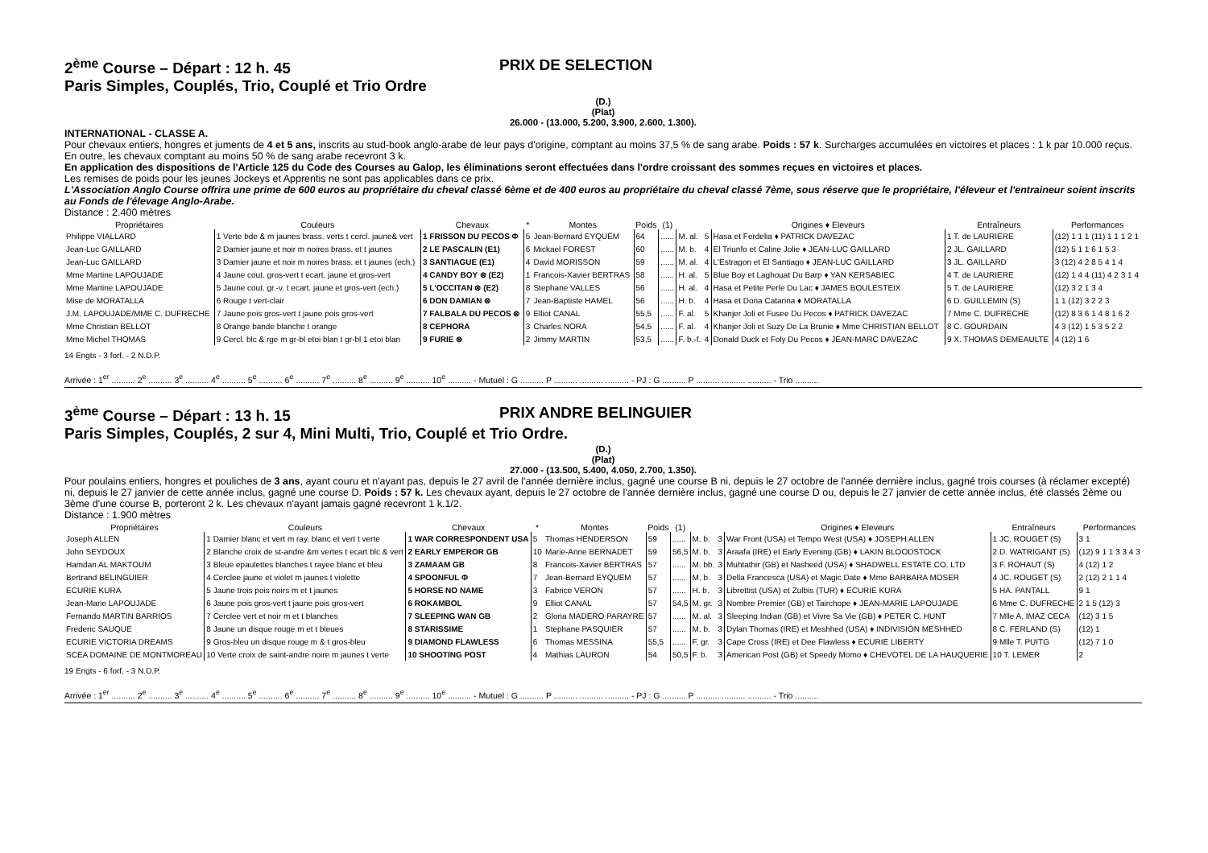2<sup>ème</sup> Course – Départ : 12 h. 45 PRIX DE SELECTION
Paris Simples, Couplés, Trio, Couplé et Trio Ordre
(D.)
(Plat)
26.000 - (13.000, 5.200, 3.900, 2.600, 1.300).
INTERNATIONAL - CLASSE A.
Pour chevaux entiers, hongres et juments de 4 et 5 ans, inscrits au stud-book anglo-arabe de leur pays d'origine, comptant au moins 37,5 % de sang arabe. Poids : 57 k. Surcharges accumulées en victoires et places : 1 k par 10.000 reçus. En outre, les chevaux comptant au moins 50 % de sang arabe recevront 3 k.
En application des dispositions de l'Article 125 du Code des Courses au Galop, les éliminations seront effectuées dans l'ordre croissant des sommes reçues en victoires et places.
Les remises de poids pour les jeunes Jockeys et Apprentis ne sont pas applicables dans ce prix.
L'Association Anglo Course offrira une prime de 600 euros au propriétaire du cheval classé 6ème et de 400 euros au propriétaire du cheval classé 7ème, sous réserve que le propriétaire, l'éleveur et l'entraineur soient inscrits au Fonds de l'élevage Anglo-Arabe.
Distance : 2.400 mètres
| Propriétaires | Couleurs | Chevaux | * | Montes | Poids | (1) | | | Origines ♦ Eleveurs | Entraîneurs | Performances |
| --- | --- | --- | --- | --- | --- | --- | --- | --- | --- | --- | --- |
| Philippe VIALLARD | 1 Verte bde & m jaunes brass. verts t cercl. jaune& vert | 1 FRISSON DU PECOS Φ | 5 | Jean-Bernard EYQUEM | 64 | ...... | M. al. | 5 | Hasa et Ferdelia ♦ PATRICK DAVEZAC | 1 T. de LAURIERE | (12) 1 1 1 (11) 1 1 1 2 1 |
| Jean-Luc GAILLARD | 2 Damier jaune et noir m noires brass. et t jaunes | 2 LE PASCALIN (E1) | 6 | Mickael FOREST | 60 | ...... | M. b. | 4 | El Triunfo et Caline Jolie ♦ JEAN-LUC GAILLARD | 2 JL. GAILLARD | (12) 5 1 1 6 1 5 3 |
| Jean-Luc GAILLARD | 3 Damier jaune et noir m noires brass. et t jaunes (ech.) | 3 SANTIAGUE (E1) | 4 | David MORISSON | 59 | ...... | M. al. | 4 | L'Estragon et El Santiago ♦ JEAN-LUC GAILLARD | 3 JL. GAILLARD | 3 (12) 4 2 8 5 4 1 4 |
| Mme Martine LAPOUJADE | 4 Jaune cout. gros-vert t ecart. jaune et gros-vert | 4 CANDY BOY ⊗ (E2) | 1 | Francois-Xavier BERTRAS | 58 | ...... | H. al. | 5 | Blue Boy et Laghouat Du Barp ♦ YAN KERSABIEC | 4 T. de LAURIERE | (12) 1 4 4 (11) 4 2 3 1 4 |
| Mme Martine LAPOUJADE | 5 Jaune cout. gr.-v. t ecart. jaune et gros-vert (ech.) | 5 L'OCCITAN ⊗ (E2) | 8 | Stephane VALLES | 56 | ...... | H. al. | 4 | Hasa et Petite Perle Du Lac ♦ JAMES BOULESTEIX | 5 T. de LAURIERE | (12) 3 2 1 3 4 |
| Mise de MORATALLA | 6 Rouge t vert-clair | 6 DON DAMIAN ⊗ | 7 | Jean-Baptiste HAMEL | 56 | ...... | H. b. | 4 | Hasa et Dona Catarina ♦ MORATALLA | 6 D. GUILLEMIN (S) | 1 1 (12) 3 2 2 3 |
| J.M. LAPOUJADE/MME C. DUFRECHE | 7 Jaune pois gros-vert t jaune pois gros-vert | 7 FALBALA DU PECOS ⊗ | 9 | Elliot CANAL | 55,5 | ...... | F. al. | 5 | Khanjer Joli et Fusee Du Pecos ♦ PATRICK DAVEZAC | 7 Mme C. DUFRECHE | (12) 8 3 6 1 4 8 1 6 2 |
| Mme Christian BELLOT | 8 Orange bande blanche t orange | 8 CEPHORA | 3 | Charles NORA | 54,5 | ...... | F. al. | 4 | Khanjer Joli et Suzy De La Brunie ♦ Mme CHRISTIAN BELLOT | 8 C. GOURDAIN | 4 3 (12) 1 5 3 5 2 2 |
| Mme Michel THOMAS | 9 Cercl. blc & rge m gr-bl etoi blan t gr-bl 1 etoi blan | 9 FURIE ⊗ | 2 | Jimmy MARTIN | 53,5 | ...... | F. b.-f. | 4 | Donald Duck et Foly Du Pecos ♦ JEAN-MARC DAVEZAC | 9 X. THOMAS DEMEAULTE | 4 (12) 1 6 |
14 Engts - 3 forf. - 2 N.D.P.
Arrivée : 1<sup>er</sup> .......... 2<sup>e</sup> .......... 3<sup>e</sup> .......... 4<sup>e</sup> .......... 5<sup>e</sup> .......... 6<sup>e</sup> .......... 7<sup>e</sup> .......... 8<sup>e</sup> .......... 9<sup>e</sup> .......... 10<sup>e</sup> .......... - Mutuel : G .......... P .......... .......... .......... - PJ : G .......... P .......... .......... .......... - Trio ..........
3<sup>ème</sup> Course – Départ : 13 h. 15 PRIX ANDRE BELINGUIER
Paris Simples, Couplés, 2 sur 4, Mini Multi, Trio, Couplé et Trio Ordre.
(D.)
(Plat)
27.000 - (13.500, 5.400, 4.050, 2.700, 1.350).
Pour poulains entiers, hongres et pouliches de 3 ans, ayant couru et n'ayant pas, depuis le 27 avril de l'année dernière inclus, gagné une course B ni, depuis le 27 octobre de l'année dernière inclus, gagné trois courses (à réclamer excepté) ni, depuis le 27 janvier de cette année inclus, gagné une course D. Poids : 57 k. Les chevaux ayant, depuis le 27 octobre de l'année dernière inclus, gagné une course D ou, depuis le 27 janvier de cette année inclus, été classés 2ème ou 3ème d'une course B, porteront 2 k. Les chevaux n'ayant jamais gagné recevront 1 k.1/2.
Distance : 1.900 mètres
| Propriétaires | Couleurs | Chevaux | * | Montes | Poids | (1) | | | Origines ♦ Eleveurs | Entraîneurs | Performances |
| --- | --- | --- | --- | --- | --- | --- | --- | --- | --- | --- | --- |
| Joseph ALLEN | 1 Damier blanc et vert m ray. blanc et vert t verte | 1 WAR CORRESPONDENT USA | 5 | Thomas HENDERSON | 59 | ...... | M. b. | 3 | War Front (USA) et Tempo West (USA) ♦ JOSEPH ALLEN | 1 JC. ROUGET (S) | 3 1 |
| John SEYDOUX | 2 Blanche croix de st-andre &m vertes t ecart blc & vert | 2 EARLY EMPEROR GB | 10 | Marie-Anne BERNADET | 59 | 56,5 | M. b. | 3 | Araafa (IRE) et Early Evening (GB) ♦ LAKIN BLOODSTOCK | 2 D. WATRIGANT (S) | (12) 9 1 1 3 3 4 3 |
| Hamdan AL MAKTOUM | 3 Bleue epaulettes blanches t rayee blanc et bleu | 3 ZAMAAM GB | 8 | Francois-Xavier BERTRAS | 57 | ...... | M. bb. | 3 | Muhtathir (GB) et Nasheed (USA) ♦ SHADWELL ESTATE CO. LTD | 3 F. ROHAUT (S) | 4 (12) 1 2 |
| Bertrand BELINGUIER | 4 Cerclee jaune et violet m jaunes t violette | 4 SPOONFUL Φ | 7 | Jean-Bernard EYQUEM | 57 | ...... | M. b. | 3 | Della Francesca (USA) et Magic Date ♦ Mme BARBARA MOSER | 4 JC. ROUGET (S) | 2 (12) 2 1 1 4 |
| ECURIE KURA | 5 Jaune trois pois noirs m et t jaunes | 5 HORSE NO NAME | 3 | Fabrice VERON | 57 | ...... | H. b. | 3 | Librettist (USA) et Zulbis (TUR) ♦ ECURIE KURA | 5 HA. PANTALL | 9 1 |
| Jean-Marie LAPOUJADE | 6 Jaune pois gros-vert t jaune pois gros-vert | 6 ROKAMBOL | 9 | Elliot CANAL | 57 | 54,5 | M. gr. | 3 | Nombre Premier (GB) et Tairchope ♦ JEAN-MARIE LAPOUJADE | 6 Mme C. DUFRECHE | 2 1 5 (12) 3 |
| Fernando MARTIN BARRIOS | 7 Cerclee vert et noir m et t blanches | 7 SLEEPING WAN GB | 2 | Gloria MADERO PARAYRE | 57 | ...... | M. al. | 3 | Sleeping Indian (GB) et Vivre Sa Vie (GB) ♦ PETER C. HUNT | 7 Mlle A. IMAZ CECA | (12) 3 1 5 |
| Frederic SAUQUE | 8 Jaune un disque rouge m et t bleues | 8 STARISSIME | 1 | Stephane PASQUIER | 57 | ...... | M. b. | 3 | Dylan Thomas (IRE) et Meshhed (USA) ♦ INDIVISION MESHHED | 8 C. FERLAND (S) | (12) 1 |
| ECURIE VICTORIA DREAMS | 9 Gros-bleu un disque rouge m & t gros-bleu | 9 DIAMOND FLAWLESS | 6 | Thomas MESSINA | 55,5 | ...... | F. gr. | 3 | Cape Cross (IRE) et Dee Flawless ♦ ECURIE LIBERTY | 9 Mlle T. PUITG | (12) 7 1 0 |
| SCEA DOMAINE DE MONTMOREAU | 10 Verte croix de saint-andre noire m jaunes t verte | 10 SHOOTING POST | 4 | Mathias LAURON | 54 | 50,5 | F. b. | 3 | American Post (GB) et Speedy Momo ♦ CHEVOTEL DE LA HAUQUERIE | 10 T. LEMER | 2 |
19 Engts - 6 forf. - 3 N.D.P.
Arrivée : 1<sup>er</sup> .......... 2<sup>e</sup> .......... 3<sup>e</sup> .......... 4<sup>e</sup> .......... 5<sup>e</sup> .......... 6<sup>e</sup> .......... 7<sup>e</sup> .......... 8<sup>e</sup> .......... 9<sup>e</sup> .......... 10<sup>e</sup> .......... - Mutuel : G .......... P .......... .......... .......... - PJ : G .......... P .......... .......... .......... - Trio ..........